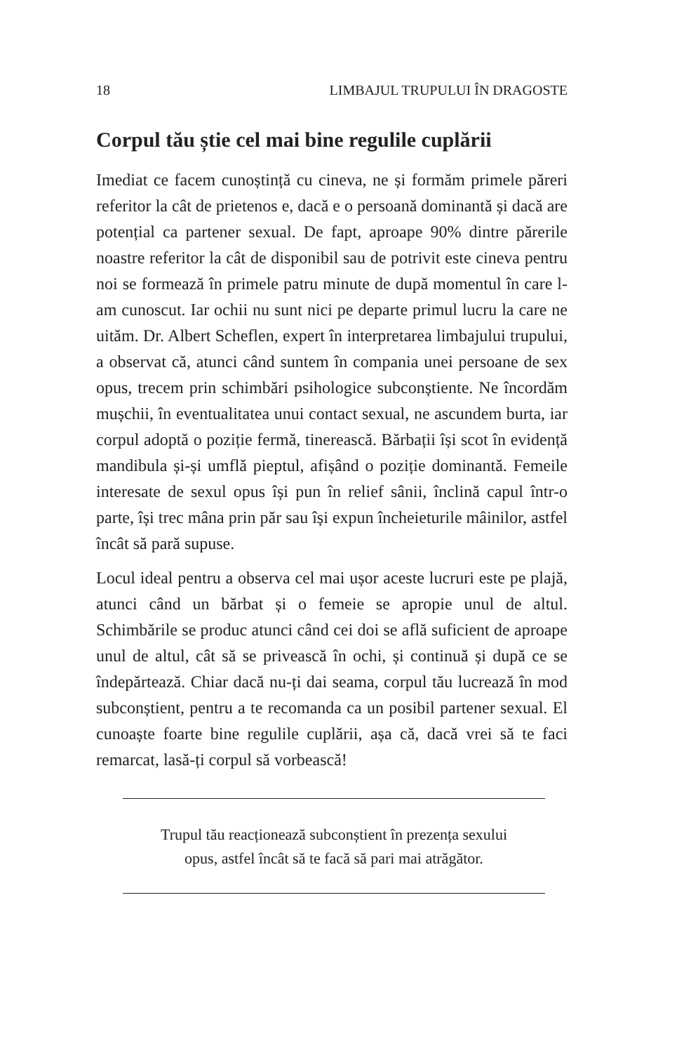18 LIMBAJUL TRUPULUI ÎN DRAGOSTE
Corpul tău știe cel mai bine regulile cuplării
Imediat ce facem cunoștință cu cineva, ne și formăm primele păreri referitor la cât de prietenos e, dacă e o persoană dominantă și dacă are potențial ca partener sexual. De fapt, aproape 90% dintre părerile noastre referitor la cât de disponibil sau de potrivit este cineva pentru noi se formează în primele patru minute de după momentul în care l-am cunoscut. Iar ochii nu sunt nici pe departe primul lucru la care ne uităm. Dr. Albert Scheflen, expert în interpretarea limbajului trupului, a observat că, atunci când suntem în compania unei persoane de sex opus, trecem prin schimbări psihologice subconștiente. Ne încordăm mușchii, în eventualitatea unui contact sexual, ne ascundem burta, iar corpul adoptă o poziție fermă, tinerească. Bărbații își scot în evidență mandibula și-și umflă pieptul, afișând o poziție dominantă. Femeile interesate de sexul opus își pun în relief sânii, înclină capul într-o parte, își trec mâna prin păr sau își expun încheieturile mâinilor, astfel încât să pară supuse.
Locul ideal pentru a observa cel mai ușor aceste lucruri este pe plajă, atunci când un bărbat și o femeie se apropie unul de altul. Schimbările se produc atunci când cei doi se află suficient de aproape unul de altul, cât să se privească în ochi, și continuă și după ce se îndepărtează. Chiar dacă nu-ți dai seama, corpul tău lucrează în mod subconștient, pentru a te recomanda ca un posibil partener sexual. El cunoaște foarte bine regulile cuplării, așa că, dacă vrei să te faci remarcat, lasă-ți corpul să vorbească!
Trupul tău reacționează subconștient în prezența sexului
opus, astfel încât să te facă să pari mai atrăgător.